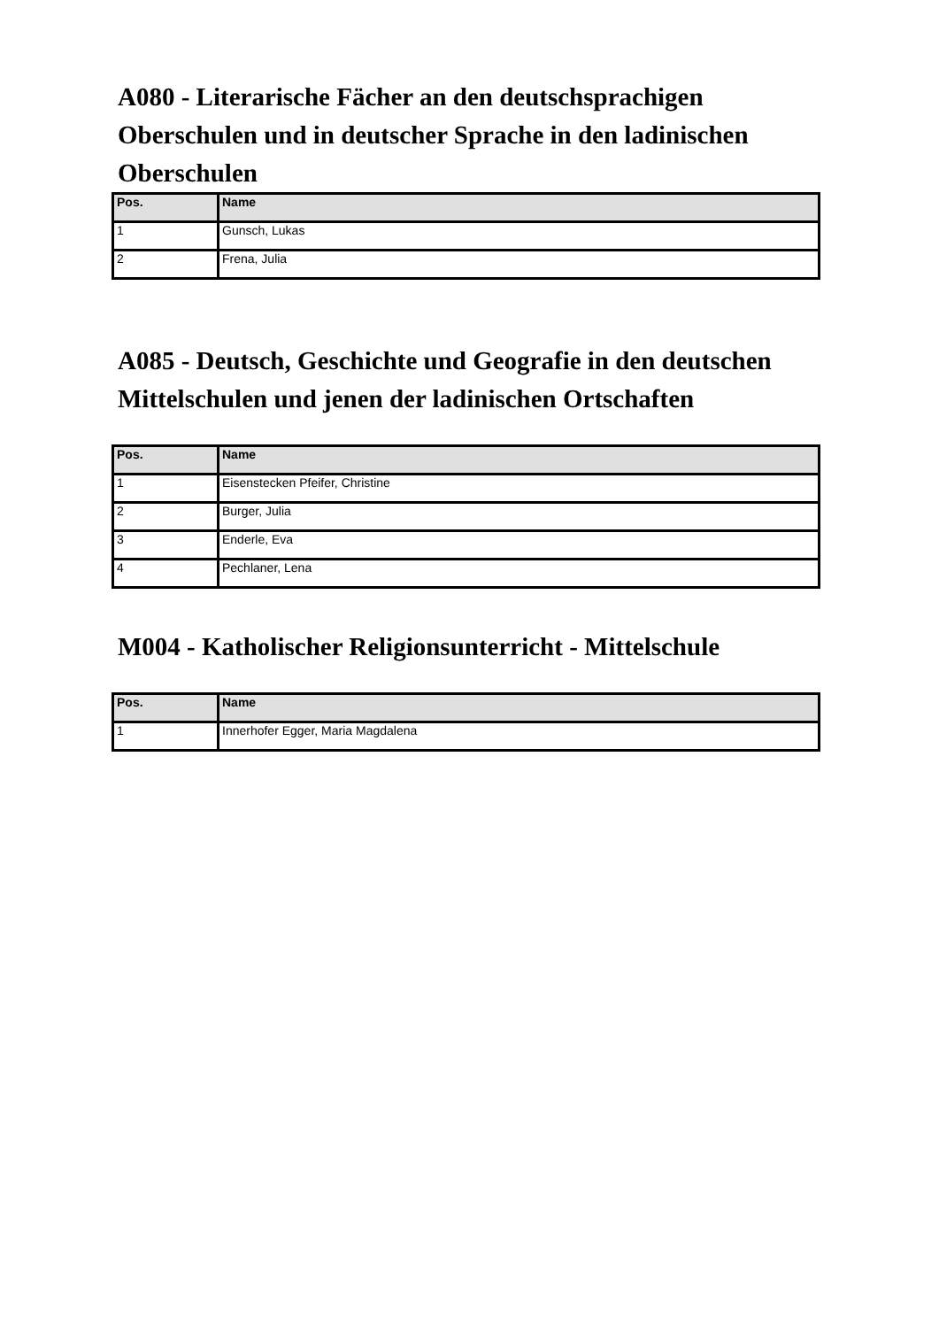A080 - Literarische Fächer an den deutschsprachigen Oberschulen und in deutscher Sprache in den ladinischen Oberschulen
| Pos. | Name |
| --- | --- |
| 1 | Gunsch, Lukas |
| 2 | Frena, Julia |
A085 - Deutsch, Geschichte und Geografie in den deutschen Mittelschulen und jenen der ladinischen Ortschaften
| Pos. | Name |
| --- | --- |
| 1 | Eisenstecken Pfeifer, Christine |
| 2 | Burger, Julia |
| 3 | Enderle, Eva |
| 4 | Pechlaner, Lena |
M004 - Katholischer Religionsunterricht - Mittelschule
| Pos. | Name |
| --- | --- |
| 1 | Innerhofer Egger, Maria Magdalena |